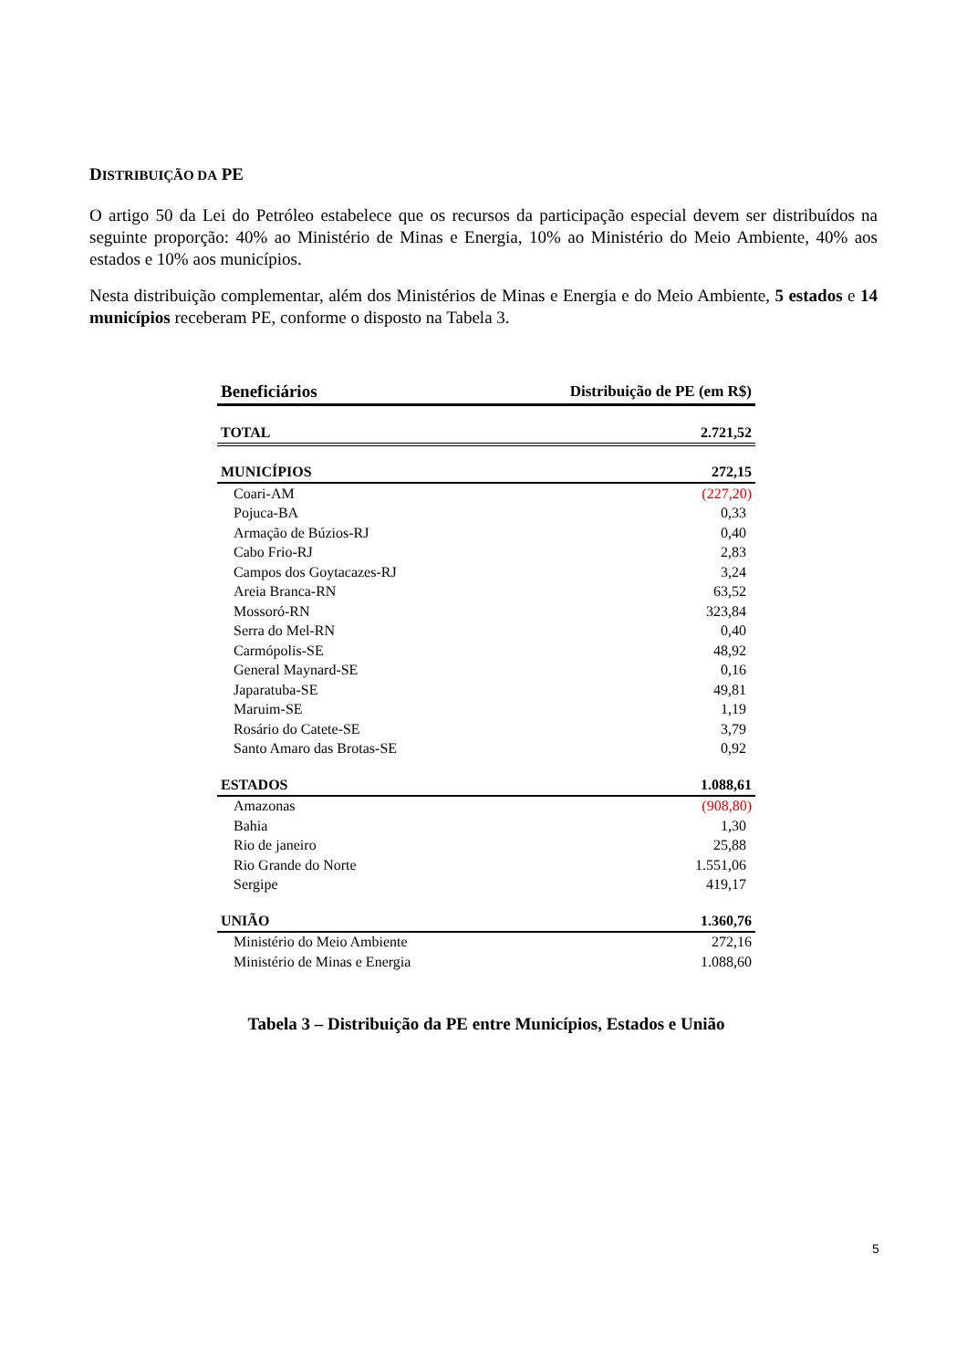DISTRIBUIÇÃO DA PE
O artigo 50 da Lei do Petróleo estabelece que os recursos da participação especial devem ser distribuídos na seguinte proporção: 40% ao Ministério de Minas e Energia, 10% ao Ministério do Meio Ambiente, 40% aos estados e 10% aos municípios.
Nesta distribuição complementar, além dos Ministérios de Minas e Energia e do Meio Ambiente, 5 estados e 14 municípios receberam PE, conforme o disposto na Tabela 3.
| Beneficiários | Distribuição de PE (em R$) |
| --- | --- |
| TOTAL | 2.721,52 |
| MUNICÍPIOS | 272,15 |
| Coari-AM | (227,20) |
| Pojuca-BA | 0,33 |
| Armação de Búzios-RJ | 0,40 |
| Cabo Frio-RJ | 2,83 |
| Campos dos Goytacazes-RJ | 3,24 |
| Areia Branca-RN | 63,52 |
| Mossoró-RN | 323,84 |
| Serra do Mel-RN | 0,40 |
| Carmópolis-SE | 48,92 |
| General Maynard-SE | 0,16 |
| Japaratuba-SE | 49,81 |
| Maruim-SE | 1,19 |
| Rosário do Catete-SE | 3,79 |
| Santo Amaro das Brotas-SE | 0,92 |
| ESTADOS | 1.088,61 |
| Amazonas | (908,80) |
| Bahia | 1,30 |
| Rio de janeiro | 25,88 |
| Rio Grande do Norte | 1.551,06 |
| Sergipe | 419,17 |
| UNIÃO | 1.360,76 |
| Ministério do Meio Ambiente | 272,16 |
| Ministério de Minas e Energia | 1.088,60 |
Tabela 3 – Distribuição da PE entre Municípios, Estados e União
5